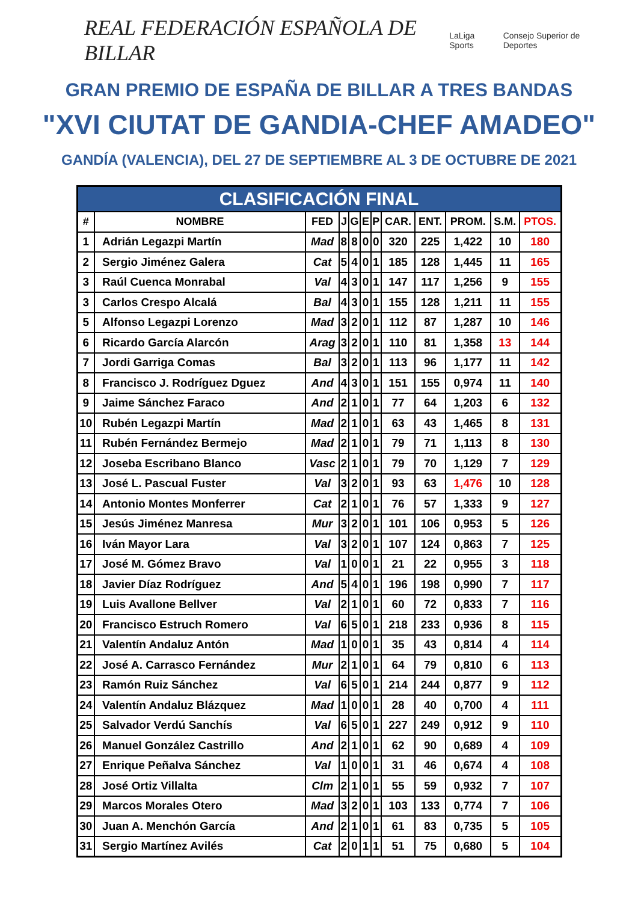REAL FEDERACIÓN ESPAÑOLA DE BILLAR LaLiga Sports Consejo Superior de Deportes
GRAN PREMIO DE ESPAÑA DE BILLAR A TRES BANDAS
"XVI CIUTAT DE GANDIA-CHEF AMADEO"
GANDÍA (VALENCIA), DEL 27 DE SEPTIEMBRE AL 3 DE OCTUBRE DE 2021
| CLASIFICACIÓN FINAL | | | | | | | | | | | |
| --- | --- | --- | --- | --- | --- | --- | --- | --- | --- | --- | --- |
| # | NOMBRE | FED | J | G | E | P | CAR. | ENT. | PROM. | S.M. | PTOS. |
| 1 | Adrián Legazpi Martín | Mad | 8 | 8 | 0 | 0 | 320 | 225 | 1,422 | 10 | 180 |
| 2 | Sergio Jiménez Galera | Cat | 5 | 4 | 0 | 1 | 185 | 128 | 1,445 | 11 | 165 |
| 3 | Raúl Cuenca Monrabal | Val | 4 | 3 | 0 | 1 | 147 | 117 | 1,256 | 9 | 155 |
| 3 | Carlos Crespo Alcalá | Bal | 4 | 3 | 0 | 1 | 155 | 128 | 1,211 | 11 | 155 |
| 5 | Alfonso Legazpi Lorenzo | Mad | 3 | 2 | 0 | 1 | 112 | 87 | 1,287 | 10 | 146 |
| 6 | Ricardo García Alarcón | Arag | 3 | 2 | 0 | 1 | 110 | 81 | 1,358 | 13 | 144 |
| 7 | Jordi Garriga Comas | Bal | 3 | 2 | 0 | 1 | 113 | 96 | 1,177 | 11 | 142 |
| 8 | Francisco J. Rodríguez Dguez | And | 4 | 3 | 0 | 1 | 151 | 155 | 0,974 | 11 | 140 |
| 9 | Jaime Sánchez Faraco | And | 2 | 1 | 0 | 1 | 77 | 64 | 1,203 | 6 | 132 |
| 10 | Rubén Legazpi Martín | Mad | 2 | 1 | 0 | 1 | 63 | 43 | 1,465 | 8 | 131 |
| 11 | Rubén Fernández Bermejo | Mad | 2 | 1 | 0 | 1 | 79 | 71 | 1,113 | 8 | 130 |
| 12 | Joseba Escribano Blanco | Vasc | 2 | 1 | 0 | 1 | 79 | 70 | 1,129 | 7 | 129 |
| 13 | José L. Pascual Fuster | Val | 3 | 2 | 0 | 1 | 93 | 63 | 1,476 | 10 | 128 |
| 14 | Antonio Montes Monferrer | Cat | 2 | 1 | 0 | 1 | 76 | 57 | 1,333 | 9 | 127 |
| 15 | Jesús Jiménez Manresa | Mur | 3 | 2 | 0 | 1 | 101 | 106 | 0,953 | 5 | 126 |
| 16 | Iván Mayor Lara | Val | 3 | 2 | 0 | 1 | 107 | 124 | 0,863 | 7 | 125 |
| 17 | José M. Gómez Bravo | Val | 1 | 0 | 0 | 1 | 21 | 22 | 0,955 | 3 | 118 |
| 18 | Javier Díaz Rodríguez | And | 5 | 4 | 0 | 1 | 196 | 198 | 0,990 | 7 | 117 |
| 19 | Luis Avallone Bellver | Val | 2 | 1 | 0 | 1 | 60 | 72 | 0,833 | 7 | 116 |
| 20 | Francisco Estruch Romero | Val | 6 | 5 | 0 | 1 | 218 | 233 | 0,936 | 8 | 115 |
| 21 | Valentín Andaluz Antón | Mad | 1 | 0 | 0 | 1 | 35 | 43 | 0,814 | 4 | 114 |
| 22 | José A. Carrasco Fernández | Mur | 2 | 1 | 0 | 1 | 64 | 79 | 0,810 | 6 | 113 |
| 23 | Ramón Ruiz Sánchez | Val | 6 | 5 | 0 | 1 | 214 | 244 | 0,877 | 9 | 112 |
| 24 | Valentín Andaluz Blázquez | Mad | 1 | 0 | 0 | 1 | 28 | 40 | 0,700 | 4 | 111 |
| 25 | Salvador Verdú Sanchís | Val | 6 | 5 | 0 | 1 | 227 | 249 | 0,912 | 9 | 110 |
| 26 | Manuel González Castrillo | And | 2 | 1 | 0 | 1 | 62 | 90 | 0,689 | 4 | 109 |
| 27 | Enrique Peñalva Sánchez | Val | 1 | 0 | 0 | 1 | 31 | 46 | 0,674 | 4 | 108 |
| 28 | José Ortiz Villalta | Clm | 2 | 1 | 0 | 1 | 55 | 59 | 0,932 | 7 | 107 |
| 29 | Marcos Morales Otero | Mad | 3 | 2 | 0 | 1 | 103 | 133 | 0,774 | 7 | 106 |
| 30 | Juan A. Menchón García | And | 2 | 1 | 0 | 1 | 61 | 83 | 0,735 | 5 | 105 |
| 31 | Sergio Martínez Avilés | Cat | 2 | 0 | 1 | 1 | 51 | 75 | 0,680 | 5 | 104 |